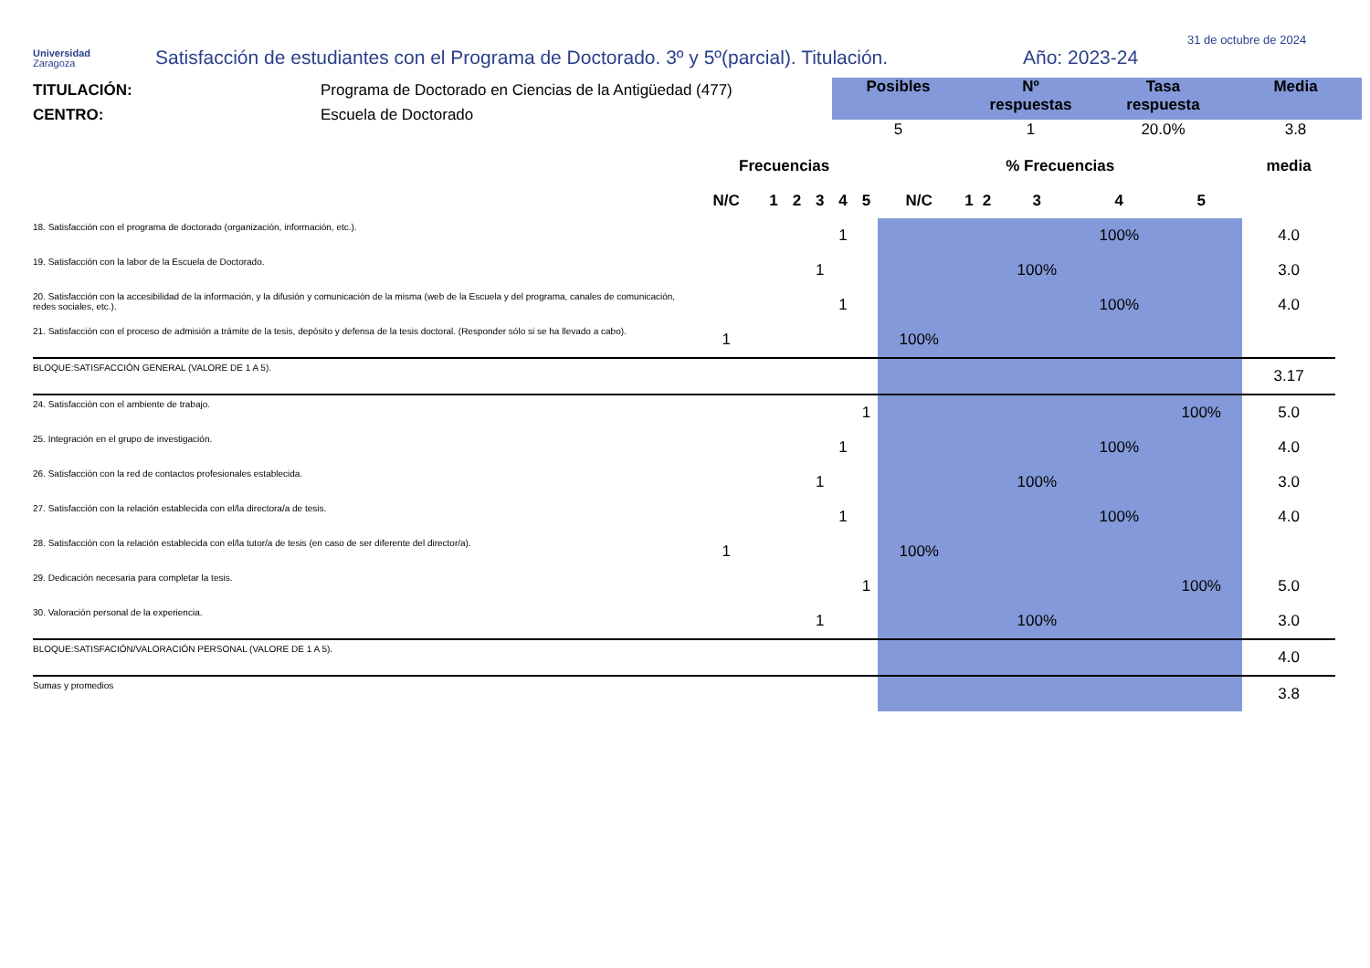Universidad
Zaragoza
Satisfacción de estudiantes con el Programa de Doctorado. 3º y 5º(parcial). Titulación.
Año: 2023-24
31 de octubre de 2024
TITULACIÓN:
CENTRO:
Programa de Doctorado en Ciencias de la Antigüedad (477)
Escuela de Doctorado
| Posibles | Nº respuestas | Tasa respuesta | Media |
| --- | --- | --- | --- |
| 5 | 1 | 20.0% | 3.8 |
| | Frecuencias | | | | | | % Frecuencias | | | | | | media |
| | N/C | 1 | 2 | 3 | 4 | 5 | N/C | 1 | 2 | 3 | 4 | 5 | |
| 18. Satisfacción con el programa de doctorado (organización, información, etc.). | | | | | 1 | | | | | | 100% | | 4.0 |
| 19. Satisfacción con la labor de la Escuela de Doctorado. | | | | 1 | | | | | | 100% | | | 3.0 |
| 20. Satisfacción con la accesibilidad de la información, y la difusión y comunicación de la misma (web de la Escuela y del programa, canales de comunicación, redes sociales, etc.). | | | | | 1 | | | | | | 100% | | 4.0 |
| 21. Satisfacción con el proceso de admisión a trámite de la tesis, depósito y defensa de la tesis doctoral. (Responder sólo si se ha llevado a cabo). | 1 | | | | | | 100% | | | | | | |
| BLOQUE:SATISFACCIÓN GENERAL (VALORE DE 1 A 5). | | | | | | | | | | | | | 3.17 |
| 24. Satisfacción con el ambiente de trabajo. | | | | | | 1 | | | | | | 100% | 5.0 |
| 25. Integración en el grupo de investigación. | | | | | 1 | | | | | | 100% | | 4.0 |
| 26. Satisfacción con la red de contactos profesionales establecida. | | | | 1 | | | | | | 100% | | | 3.0 |
| 27. Satisfacción con la relación establecida con el/la directora/a de tesis. | | | | | 1 | | | | | | 100% | | 4.0 |
| 28. Satisfacción con la relación establecida con el/la tutor/a de tesis (en caso de ser diferente del director/a). | 1 | | | | | | 100% | | | | | | |
| 29. Dedicación necesaria para completar la tesis. | | | | | | 1 | | | | | | 100% | 5.0 |
| 30. Valoración personal de la experiencia. | | | | 1 | | | | | | 100% | | | 3.0 |
| BLOQUE:SATISFACIÓN/VALORACIÓN PERSONAL (VALORE DE 1 A 5). | | | | | | | | | | | | | 4.0 |
| Sumas y promedios | | | | | | | | | | | | | 3.8 |